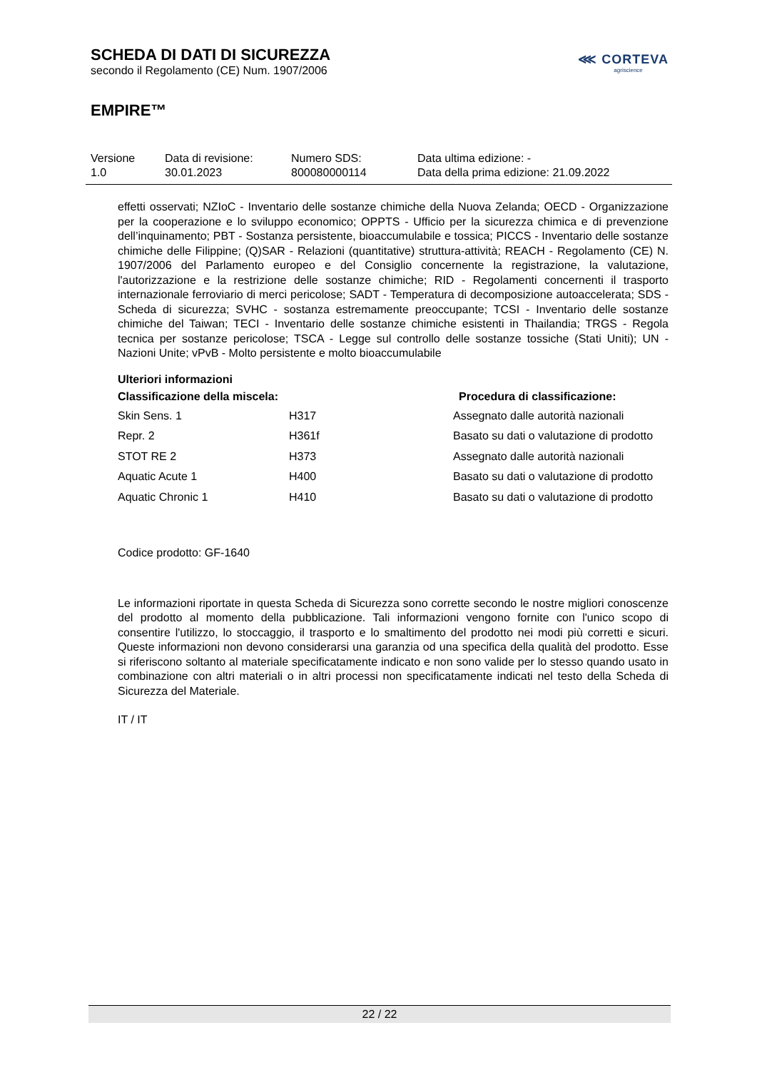SCHEDA DI DATI DI SICUREZZA
secondo il Regolamento (CE) Num. 1907/2006
EMPIRE™
⋘ CORTEVA
agriscience
| Versione 1.0 | Data di revisione: 30.01.2023 | Numero SDS: 800080000114 | Data ultima edizione: - Data della prima edizione: 21.09.2022 |
effetti osservati; NZIoC - Inventario delle sostanze chimiche della Nuova Zelanda; OECD - Organizzazione per la cooperazione e lo sviluppo economico; OPPTS - Ufficio per la sicurezza chimica e di prevenzione dell’inquinamento; PBT - Sostanza persistente, bioaccumulabile e tossica; PICCS - Inventario delle sostanze chimiche delle Filippine; (Q)SAR - Relazioni (quantitative) struttura-attività; REACH - Regolamento (CE) N. 1907/2006 del Parlamento europeo e del Consiglio concernente la registrazione, la valutazione, l'autorizzazione e la restrizione delle sostanze chimiche; RID - Regolamenti concernenti il trasporto internazionale ferroviario di merci pericolose; SADT - Temperatura di decomposizione autoaccelerata; SDS - Scheda di sicurezza; SVHC - sostanza estremamente preoccupante; TCSI - Inventario delle sostanze chimiche del Taiwan; TECI - Inventario delle sostanze chimiche esistenti in Thailandia; TRGS - Regola tecnica per sostanze pericolose; TSCA - Legge sul controllo delle sostanze tossiche (Stati Uniti); UN - Nazioni Unite; vPvB - Molto persistente e molto bioaccumulabile
Ulteriori informazioni
| Classificazione della miscela: | | Procedura di classificazione: |
| --- | --- | --- |
| Skin Sens. 1 | H317 | Assegnato dalle autorità nazionali |
| Repr. 2 | H361f | Basato su dati o valutazione di prodotto |
| STOT RE 2 | H373 | Assegnato dalle autorità nazionali |
| Aquatic Acute 1 | H400 | Basato su dati o valutazione di prodotto |
| Aquatic Chronic 1 | H410 | Basato su dati o valutazione di prodotto |
Codice prodotto: GF-1640
Le informazioni riportate in questa Scheda di Sicurezza sono corrette secondo le nostre migliori conoscenze del prodotto al momento della pubblicazione. Tali informazioni vengono fornite con l'unico scopo di consentire l'utilizzo, lo stoccaggio, il trasporto e lo smaltimento del prodotto nei modi più corretti e sicuri. Queste informazioni non devono considerarsi una garanzia od una specifica della qualità del prodotto. Esse si riferiscono soltanto al materiale specificatamente indicato e non sono valide per lo stesso quando usato in combinazione con altri materiali o in altri processi non specificatamente indicati nel testo della Scheda di Sicurezza del Materiale.
IT / IT
22 / 22